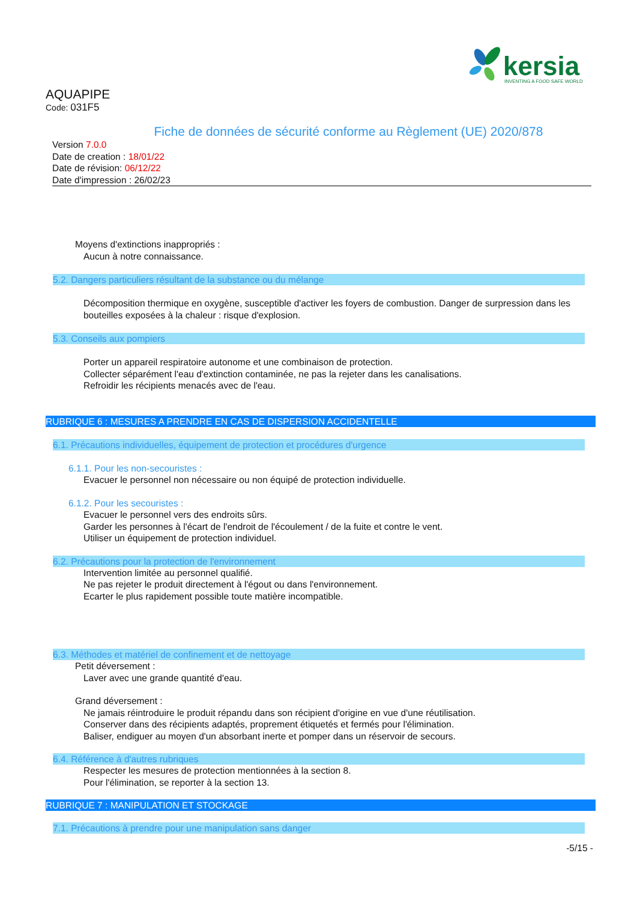kersia
INVENTING A FOOD SAFE WORLD
AQUAPIPE
Code: 031F5
Fiche de données de sécurité conforme au Règlement (UE) 2020/878
Version 7.0.0
Date de creation : 18/01/22
Date de révision: 06/12/22
Date d'impression : 26/02/23
Moyens d'extinctions inappropriés :
Aucun à notre connaissance.
5.2. Dangers particuliers résultant de la substance ou du mélange
Décomposition thermique en oxygène, susceptible d'activer les foyers de combustion. Danger de surpression dans les bouteilles exposées à la chaleur : risque d'explosion.
5.3. Conseils aux pompiers
Porter un appareil respiratoire autonome et une combinaison de protection.
Collecter séparément l'eau d'extinction contaminée, ne pas la rejeter dans les canalisations.
Refroidir les récipients menacés avec de l'eau.
RUBRIQUE 6 : MESURES A PRENDRE EN CAS DE DISPERSION ACCIDENTELLE
6.1. Précautions individuelles, équipement de protection et procédures d'urgence
6.1.1. Pour les non-secouristes :
Evacuer le personnel non nécessaire ou non équipé de protection individuelle.
6.1.2. Pour les secouristes :
Evacuer le personnel vers des endroits sûrs.
Garder les personnes à l'écart de l'endroit de l'écoulement / de la fuite et contre le vent.
Utiliser un équipement de protection individuel.
6.2. Précautions pour la protection de l'environnement
Intervention limitée au personnel qualifié.
Ne pas rejeter le produit directement à l'égout ou dans l'environnement.
Ecarter le plus rapidement possible toute matière incompatible.
6.3. Méthodes et matériel de confinement et de nettoyage
Petit déversement :
Laver avec une grande quantité d'eau.
Grand déversement :
Ne jamais réintroduire le produit répandu dans son récipient d'origine en vue d'une réutilisation.
Conserver dans des récipients adaptés, proprement étiquetés et fermés pour l'élimination.
Baliser, endiguer au moyen d'un absorbant inerte et pomper dans un réservoir de secours.
6.4. Référence à d'autres rubriques
Respecter les mesures de protection mentionnées à la section 8.
Pour l'élimination, se reporter à la section 13.
RUBRIQUE 7 : MANIPULATION ET STOCKAGE
7.1. Précautions à prendre pour une manipulation sans danger
-5/15 -